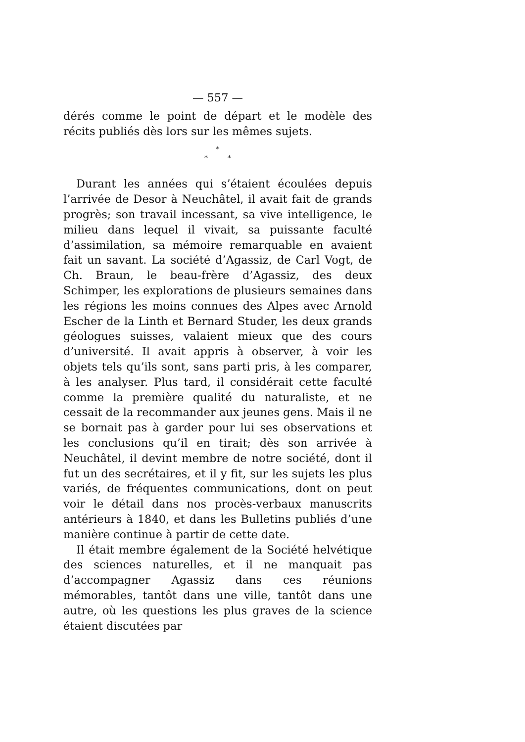— 557 —
dérés comme le point de départ et le modèle des récits publiés dès lors sur les mêmes sujets.
*
* *
Durant les années qui s’étaient écoulées depuis l’arrivée de Desor à Neuchâtel, il avait fait de grands progrès; son travail incessant, sa vive intelligence, le milieu dans lequel il vivait, sa puissante faculté d’assimilation, sa mémoire remarquable en avaient fait un savant. La société d’Agassiz, de Carl Vogt, de Ch. Braun, le beau-frère d’Agassiz, des deux Schimper, les explorations de plusieurs semaines dans les régions les moins connues des Alpes avec Arnold Escher de la Linth et Bernard Studer, les deux grands géologues suisses, valaient mieux que des cours d’université. Il avait appris à observer, à voir les objets tels qu’ils sont, sans parti pris, à les comparer, à les analyser. Plus tard, il considérait cette faculté comme la première qualité du naturaliste, et ne cessait de la recommander aux jeunes gens. Mais il ne se bornait pas à garder pour lui ses observations et les conclusions qu’il en tirait; dès son arrivée à Neuchâtel, il devint membre de notre société, dont il fut un des secrétaires, et il y fit, sur les sujets les plus variés, de fréquentes communications, dont on peut voir le détail dans nos procès-verbaux manuscrits antérieurs à 1840, et dans les Bulletins publiés d’une manière continue à partir de cette date.
Il était membre également de la Société helvétique des sciences naturelles, et il ne manquait pas d’accompagner Agassiz dans ces réunions mémorables, tantôt dans une ville, tantôt dans une autre, où les questions les plus graves de la science étaient discutées par